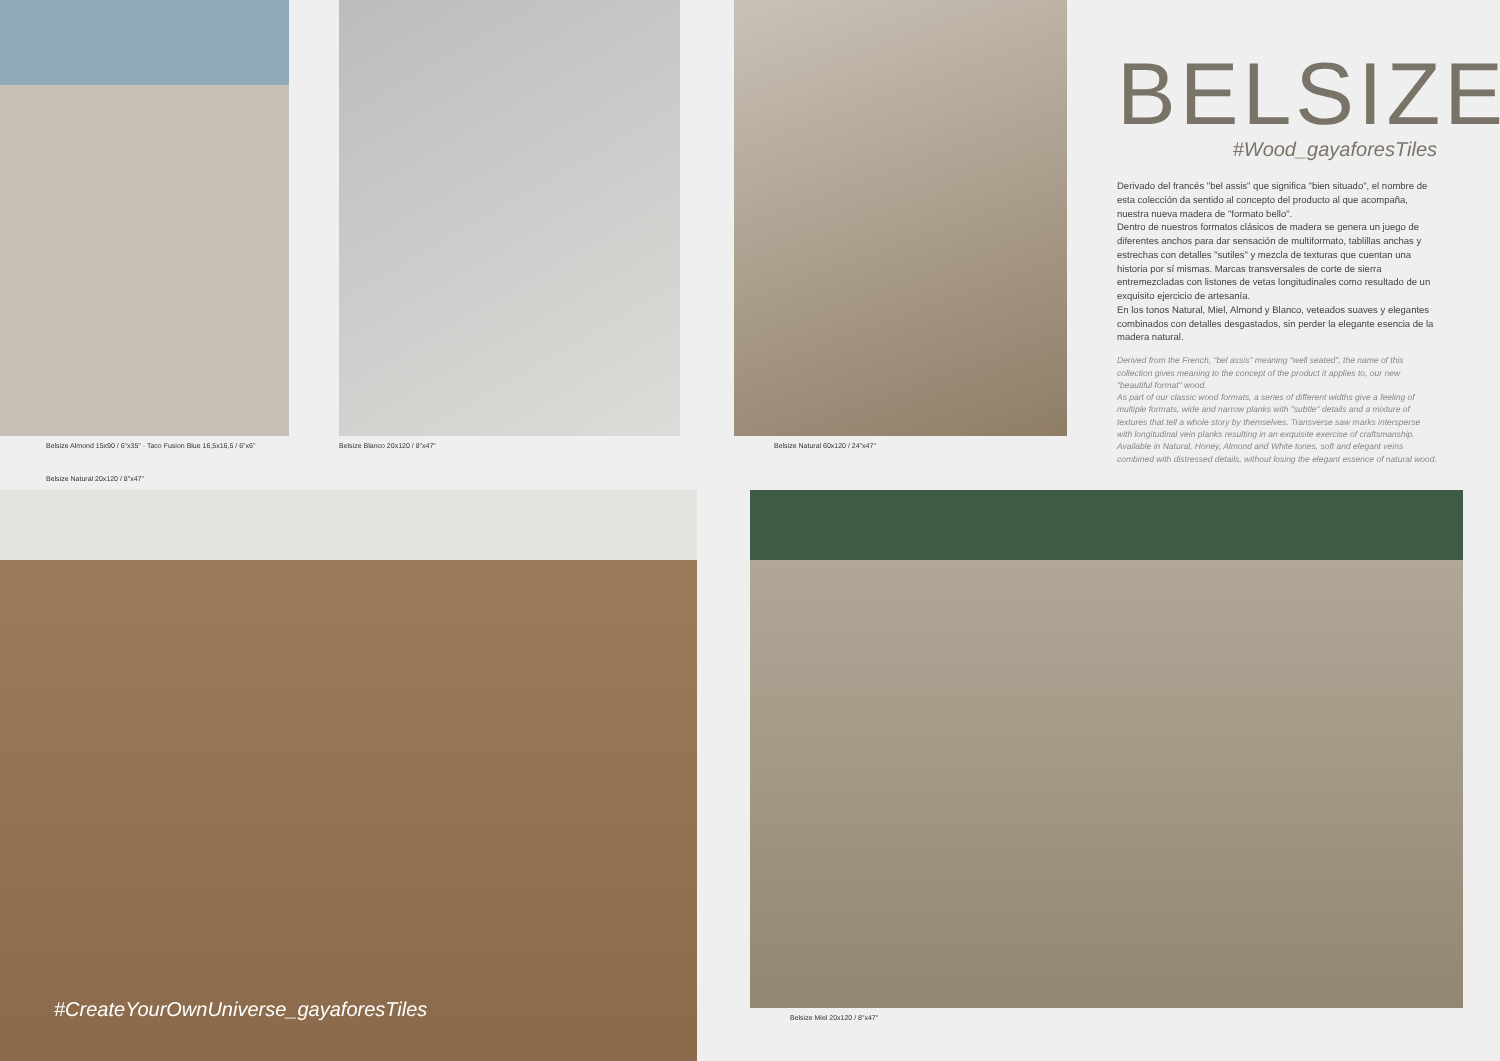Belsize Almond 15x90 / 6"x35" · Taco Fusion Blue 16,5x16,5 / 6"x6"
Belsize Natural 20x120 / 8"x47"
Belsize Blanco 20x120 / 8"x47" Belsize Natural 60x120 / 24"x47"
BELSIZE
#Wood_gayaforesTiles
Derivado del francés "bel assis" que significa "bien situado", el nombre de esta colección da sentido al concepto del producto al que acompaña, nuestra nueva madera de "formato bello".
Dentro de nuestros formatos clásicos de madera se genera un juego de diferentes anchos para dar sensación de multiformato, tablillas anchas y estrechas con detalles "sutiles" y mezcla de texturas que cuentan una historia por sí mismas. Marcas transversales de corte de sierra entremezcladas con listones de vetas longitudinales como resultado de un exquisito ejercicio de artesanía.
En los tonos Natural, Miel, Almond y Blanco, veteados suaves y elegantes combinados con detalles desgastados, sin perder la elegante esencia de la madera natural.
Derived from the French, "bel assis" meaning "well seated", the name of this collection gives meaning to the concept of the product it applies to, our new "beautiful format" wood.
As part of our classic wood formats, a series of different widths give a feeling of multiple formats, wide and narrow planks with "subtle" details and a mixture of textures that tell a whole story by themselves. Transverse saw marks intersperse with longitudinal vein planks resulting in an exquisite exercise of craftsmanship.
Available in Natural, Honey, Almond and White tones, soft and elegant veins combined with distressed details, without losing the elegant essence of natural wood.
#CreateYourOwnUniverse_gayaforesTiles
Belsize Miel 20x120 / 8"x47"